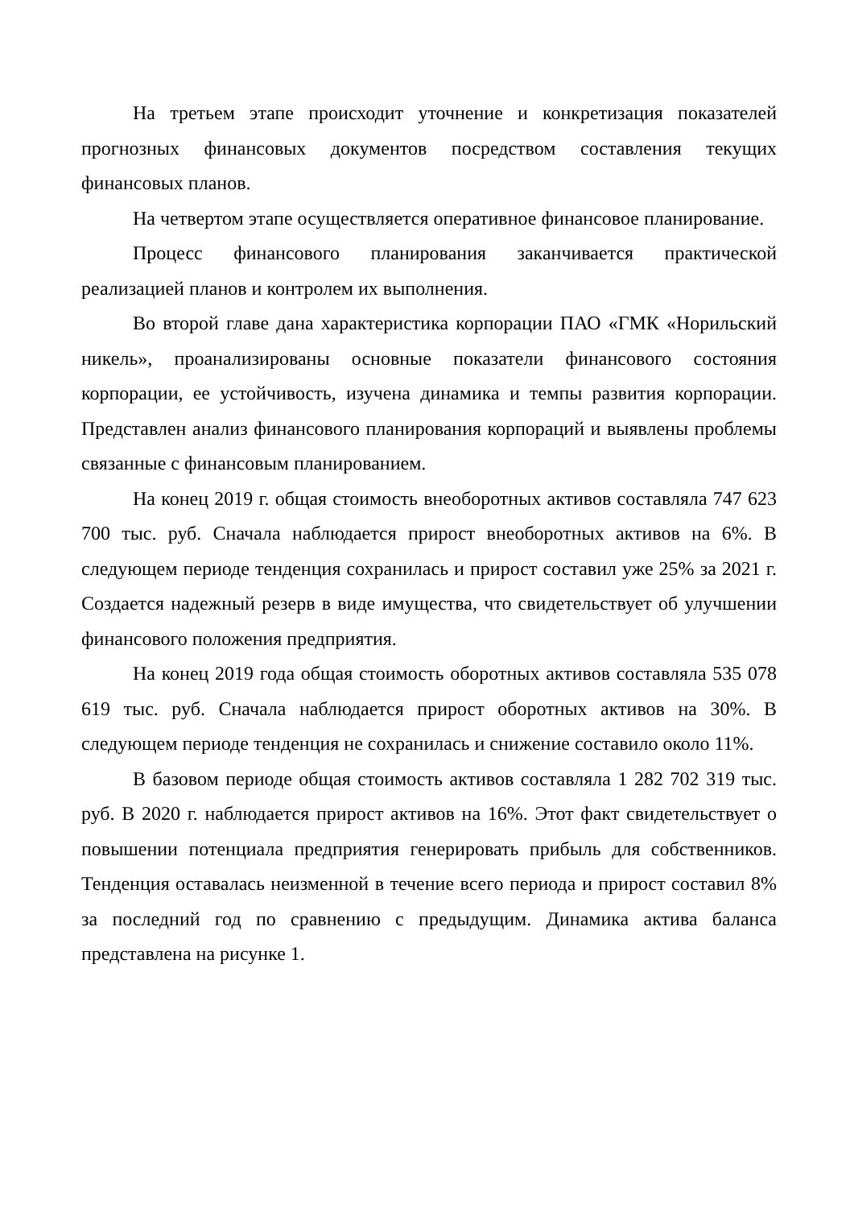На третьем этапе происходит уточнение и конкретизация показателей прогнозных финансовых документов посредством составления текущих финансовых планов.
На четвертом этапе осуществляется оперативное финансовое планирование.
Процесс финансового планирования заканчивается практической реализацией планов и контролем их выполнения.
Во второй главе дана характеристика корпорации ПАО «ГМК «Норильский никель», проанализированы основные показатели финансового состояния корпорации, ее устойчивость, изучена динамика и темпы развития корпорации. Представлен анализ финансового планирования корпораций и выявлены проблемы связанные с финансовым планированием.
На конец 2019 г. общая стоимость внеоборотных активов составляла 747 623 700 тыс. руб. Сначала наблюдается прирост внеоборотных активов на 6%. В следующем периоде тенденция сохранилась и прирост составил уже 25% за 2021 г. Создается надежный резерв в виде имущества, что свидетельствует об улучшении финансового положения предприятия.
На конец 2019 года общая стоимость оборотных активов составляла 535 078 619 тыс. руб. Сначала наблюдается прирост оборотных активов на 30%. В следующем периоде тенденция не сохранилась и снижение составило около 11%.
В базовом периоде общая стоимость активов составляла 1 282 702 319 тыс. руб. В 2020 г. наблюдается прирост активов на 16%. Этот факт свидетельствует о повышении потенциала предприятия генерировать прибыль для собственников. Тенденция оставалась неизменной в течение всего периода и прирост составил 8% за последний год по сравнению с предыдущим. Динамика актива баланса представлена на рисунке 1.